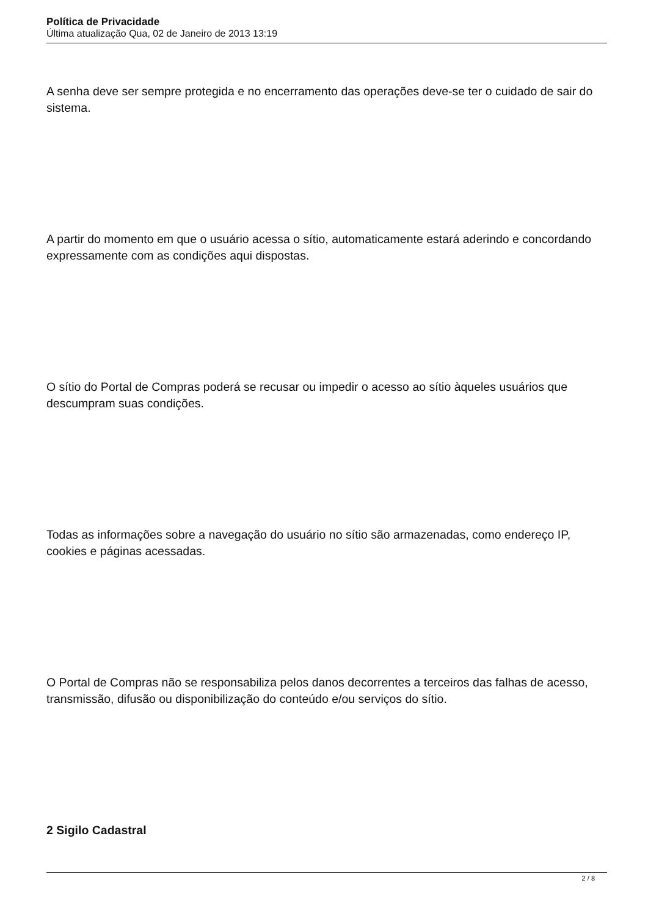Política de Privacidade
Última atualização Qua, 02 de Janeiro de 2013 13:19
A senha deve ser sempre protegida e no encerramento das operações deve-se ter o cuidado de sair do sistema.
A partir do momento em que o usuário acessa o sítio, automaticamente estará aderindo e concordando expressamente com as condições aqui dispostas.
O sítio do Portal de Compras poderá se recusar ou impedir o acesso ao sítio àqueles usuários que descumpram suas condições.
Todas as informações sobre a navegação do usuário no sítio são armazenadas, como endereço IP, cookies e páginas acessadas.
O Portal de Compras não se responsabiliza pelos danos decorrentes a terceiros das falhas de acesso, transmissão, difusão ou disponibilização do conteúdo e/ou serviços do sítio.
2 Sigilo Cadastral
2 / 8